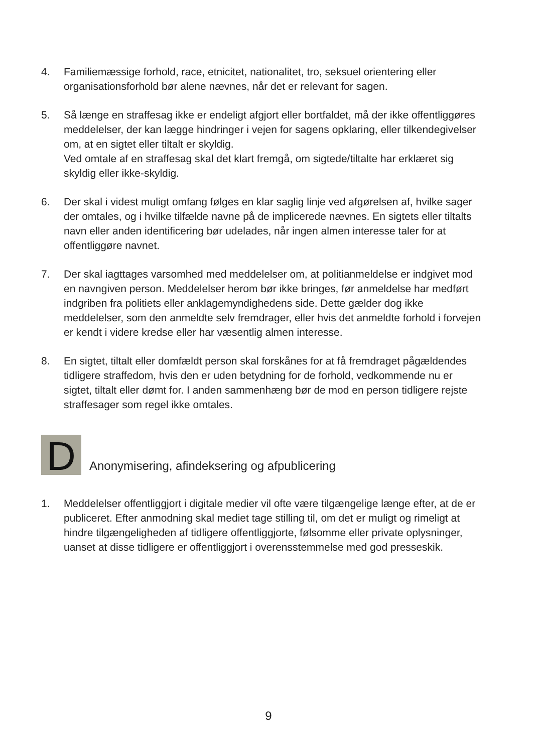4. Familiemæssige forhold, race, etnicitet, nationalitet, tro, seksuel orientering eller organisationsforhold bør alene nævnes, når det er relevant for sagen.
5. Så længe en straffesag ikke er endeligt afgjort eller bortfaldet, må der ikke offentliggøres meddelelser, der kan lægge hindringer i vejen for sagens opklaring, eller tilkendegivelser om, at en sigtet eller tiltalt er skyldig.
Ved omtale af en straffesag skal det klart fremgå, om sigtede/tiltalte har erklæret sig skyldig eller ikke-skyldig.
6. Der skal i videst muligt omfang følges en klar saglig linje ved afgørelsen af, hvilke sager der omtales, og i hvilke tilfælde navne på de implicerede nævnes. En sigtets eller tiltalts navn eller anden identificering bør udelades, når ingen almen interesse taler for at offentliggøre navnet.
7. Der skal iagttages varsomhed med meddelelser om, at politianmeldelse er indgivet mod en navngiven person. Meddelelser herom bør ikke bringes, før anmeldelse har medført indgriben fra politiets eller anklagemyndighedens side. Dette gælder dog ikke meddelelser, som den anmeldte selv fremdrager, eller hvis det anmeldte forhold i forvejen er kendt i videre kredse eller har væsentlig almen interesse.
8. En sigtet, tiltalt eller domfældt person skal forskånes for at få fremdraget pågældendes tidligere straffedom, hvis den er uden betydning for de forhold, vedkommende nu er sigtet, tiltalt eller dømt for. I anden sammenhæng bør de mod en person tidligere rejste straffesager som regel ikke omtales.
D
Anonymisering, afindeksering og afpublicering
1. Meddelelser offentliggjort i digitale medier vil ofte være tilgængelige længe efter, at de er publiceret. Efter anmodning skal mediet tage stilling til, om det er muligt og rimeligt at hindre tilgængeligheden af tidligere offentliggjorte, følsomme eller private oplysninger, uanset at disse tidligere er offentliggjort i overensstemmelse med god presseskik.
9